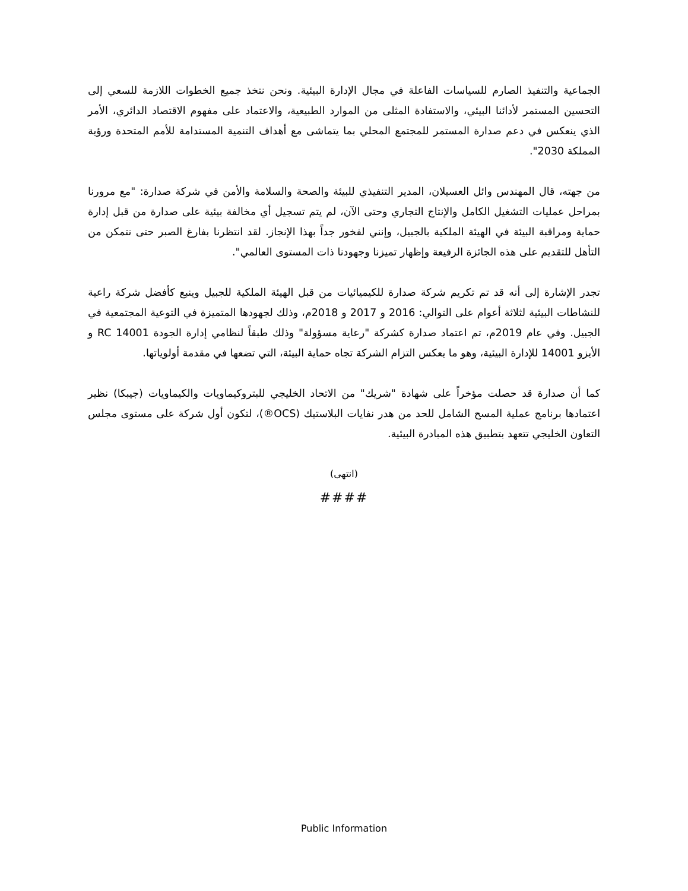الجماعية والتنفيذ الصارم للسياسات الفاعلة في مجال الإدارة البيئية. ونحن نتخذ جميع الخطوات اللازمة للسعي إلى التحسين المستمر لأدائنا البيئي، والاستفادة المثلى من الموارد الطبيعية، والاعتماد على مفهوم الاقتصاد الدائري، الأمر الذي ينعكس في دعم صدارة المستمر للمجتمع المحلي بما يتماشى مع أهداف التنمية المستدامة للأمم المتحدة ورؤية المملكة 2030".
من جهته، قال المهندس وائل العسيلان، المدير التنفيذي للبيئة والصحة والسلامة والأمن في شركة صدارة: "مع مرورنا بمراحل عمليات التشغيل الكامل والإنتاج التجاري وحتى الآن، لم يتم تسجيل أي مخالفة بيئية على صدارة من قبل إدارة حماية ومراقبة البيئة في الهيئة الملكية بالجبيل، وإنني لفخور جداً بهذا الإنجاز. لقد انتظرنا بفارغ الصبر حتى نتمكن من التأهل للتقديم على هذه الجائزة الرفيعة وإظهار تميزنا وجهودنا ذات المستوى العالمي".
تجدر الإشارة إلى أنه قد تم تكريم شركة صدارة للكيميائيات من قبل الهيئة الملكية للجبيل وينبع كأفضل شركة راعية للنشاطات البيئية لثلاثة أعوام على التوالي: 2016 و 2017 و 2018م، وذلك لجهودها المتميزة في التوعية المجتمعية في الجبيل. وفي عام 2019م، تم اعتماد صدارة كشركة "رعاية مسؤولة" وذلك طبقاً لنظامي إدارة الجودة RC 14001 و الأيزو 14001 للإدارة البيئية، وهو ما يعكس التزام الشركة تجاه حماية البيئة، التي تضعها في مقدمة أولوياتها.
كما أن صدارة قد حصلت مؤخراً على شهادة "شريك" من الاتحاد الخليجي للبتروكيماويات والكيماويات (جيبكا) نظير اعتمادها برنامج عملية المسح الشامل للحد من هدر نفايات البلاستيك (OCS®)، لتكون أول شركة على مستوى مجلس التعاون الخليجي تتعهد بتطبيق هذه المبادرة البيئية.
(انتهى)
####
Public Information